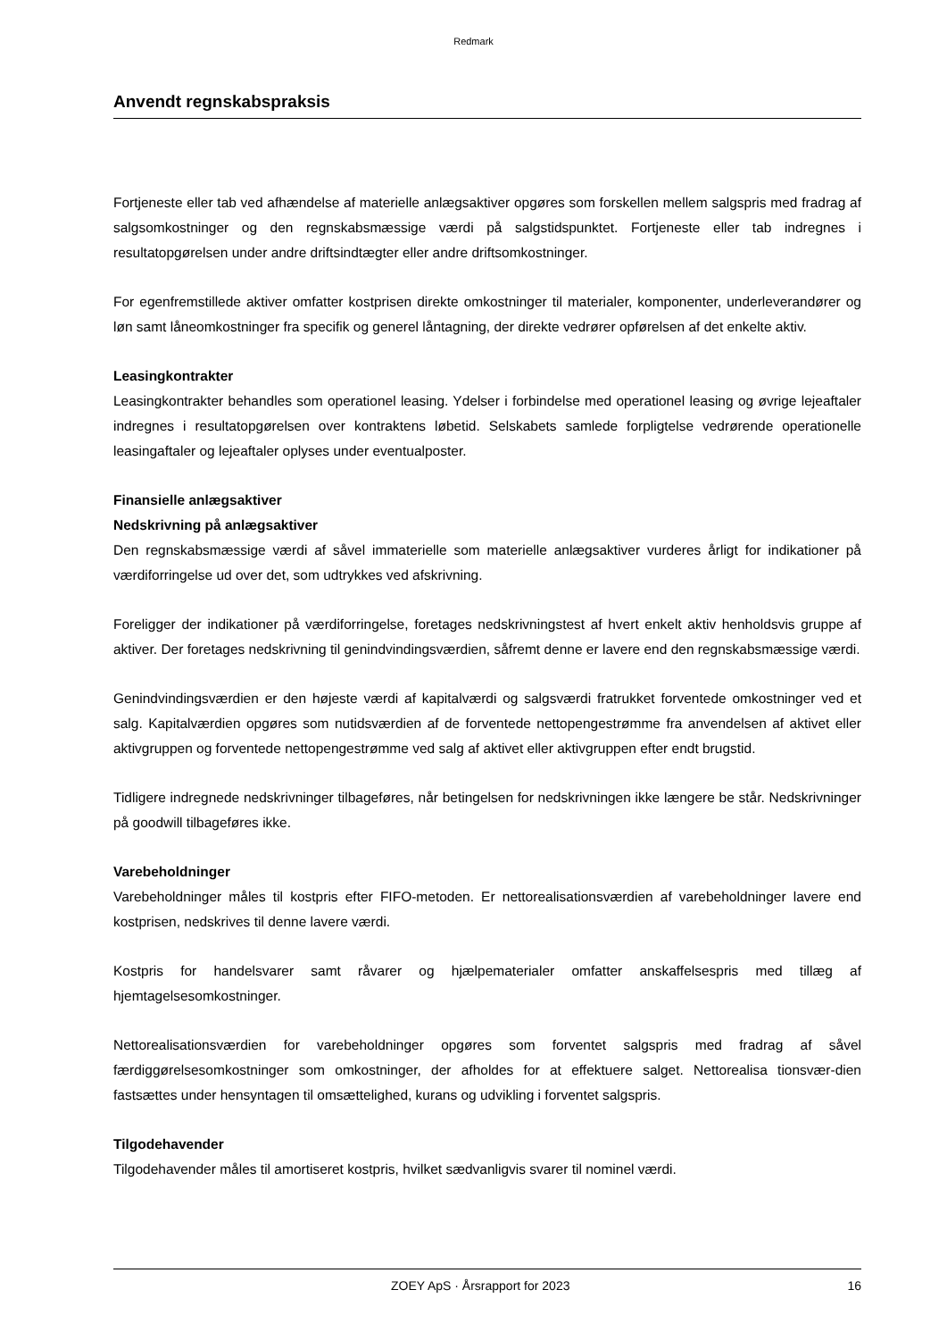Redmark
Anvendt regnskabspraksis
Fortjeneste eller tab ved afhændelse af materielle anlægsaktiver opgøres som forskellen mellem salgspris med fradrag af salgsomkostninger og den regnskabsmæssige værdi på salgstidspunktet. Fortjeneste eller tab indregnes i resultatopgørelsen under andre driftsindtægter eller andre driftsomkostninger.
For egenfremstillede aktiver omfatter kostprisen direkte omkostninger til materialer, komponenter, underleverandører og løn samt låneomkostninger fra specifik og generel låntagning, der direkte vedrører opførelsen af det enkelte aktiv.
Leasingkontrakter
Leasingkontrakter behandles som operationel leasing. Ydelser i forbindelse med operationel leasing og øvrige lejeaftaler indregnes i resultatopgørelsen over kontraktens løbetid. Selskabets samlede forpligtelse vedrørende operationelle leasingaftaler og lejeaftaler oplyses under eventualposter.
Finansielle anlægsaktiver
Nedskrivning på anlægsaktiver
Den regnskabsmæssige værdi af såvel immaterielle som materielle anlægsaktiver vurderes årligt for indikationer på værdiforringelse ud over det, som udtrykkes ved afskrivning.
Foreligger der indikationer på værdiforringelse, foretages nedskrivningstest af hvert enkelt aktiv henholdsvis gruppe af aktiver. Der foretages nedskrivning til genindvindingsværdien, såfremt denne er lavere end den regnskabsmæssige værdi.
Genindvindingsværdien er den højeste værdi af kapitalværdi og salgsværdi fratrukket forventede omkostninger ved et salg. Kapitalværdien opgøres som nutidsværdien af de forventede nettopengestrømme fra anvendelsen af aktivet eller aktivgruppen og forventede nettopengestrømme ved salg af aktivet eller aktivgruppen efter endt brugstid.
Tidligere indregnede nedskrivninger tilbageføres, når betingelsen for nedskrivningen ikke længere be står. Nedskrivninger på goodwill tilbageføres ikke.
Varebeholdninger
Varebeholdninger måles til kostpris efter FIFO-metoden. Er nettorealisationsværdien af varebeholdninger lavere end kostprisen, nedskrives til denne lavere værdi.
Kostpris for handelsvarer samt råvarer og hjælpematerialer omfatter anskaffelsespris med tillæg af hjemtagelsesomkostninger.
Nettorealisationsværdien for varebeholdninger opgøres som forventet salgspris med fradrag af såvel færdiggørelsesomkostninger som omkostninger, der afholdes for at effektuere salget. Nettorealisa tionsvær-dien fastsættes under hensyntagen til omsættelighed, kurans og udvikling i forventet salgspris.
Tilgodehavender
Tilgodehavender måles til amortiseret kostpris, hvilket sædvanligvis svarer til nominel værdi.
ZOEY ApS · Årsrapport for 2023 16